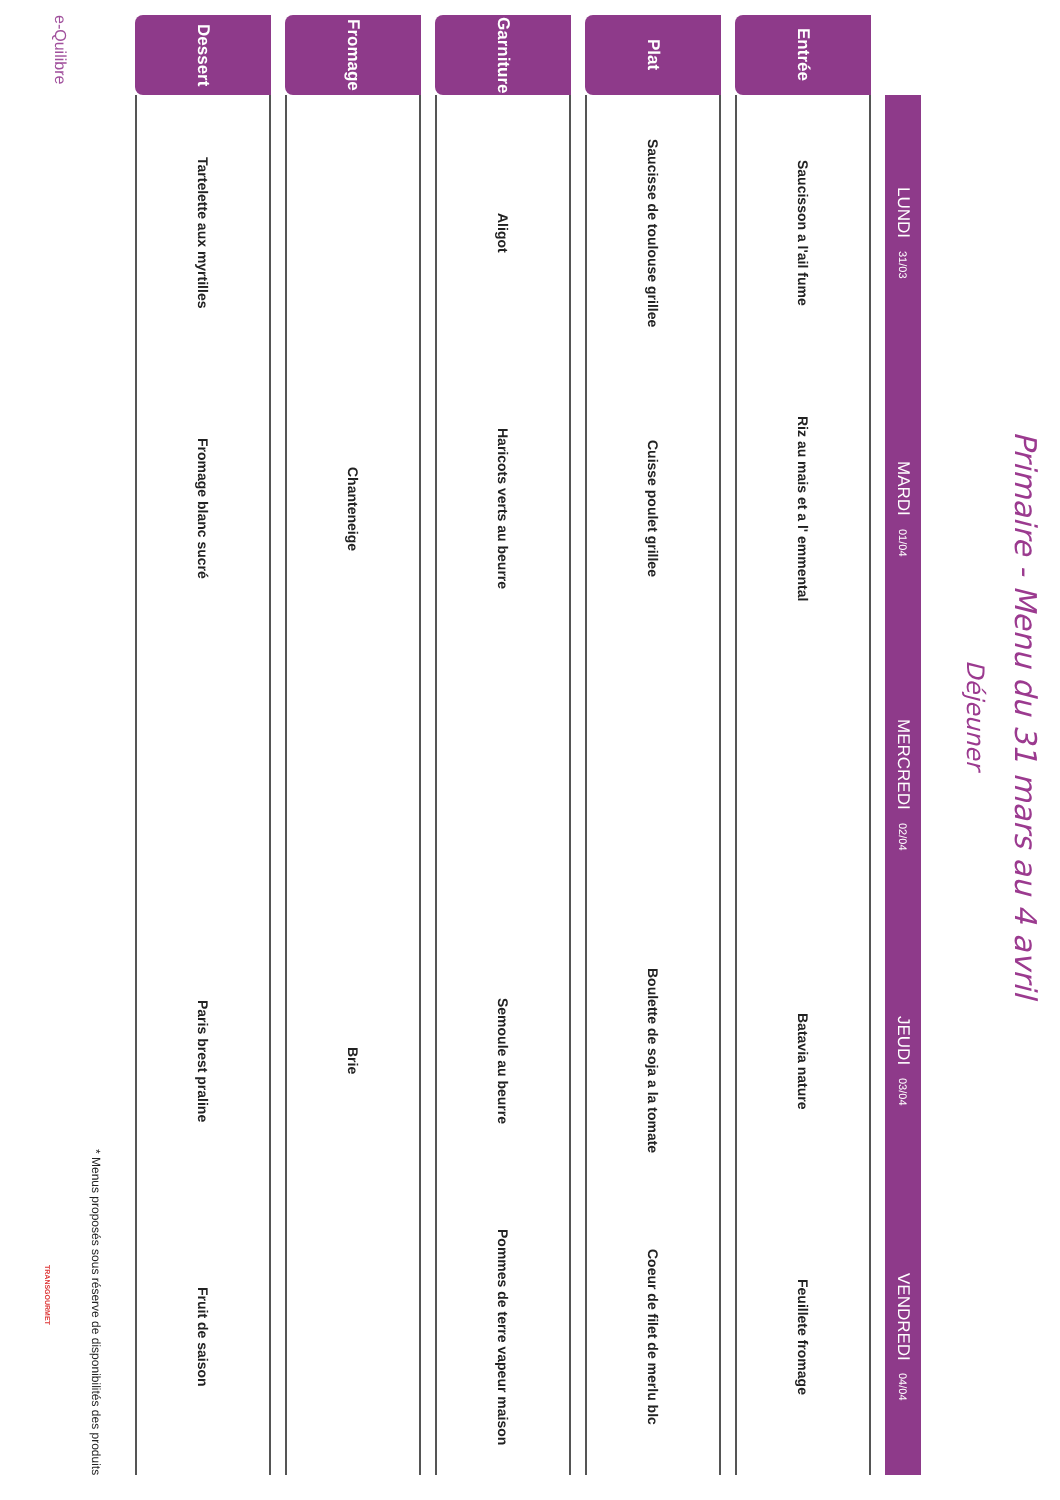Primaire - Menu du 31 mars au 4 avril
Déjeuner
| | LUNDI 31/03 | MARDI 01/04 | MERCREDI 02/04 | JEUDI 03/04 | VENDREDI 04/04 |
| --- | --- | --- | --- | --- | --- |
| Entrée | Saucisson a l'ail fume | Riz au mais et a l' emmental | | Batavia nature | Feuillete fromage |
| Plat | Saucisse de toulouse grillee | Cuisse poulet grillee | | Boulette de soja a la tomate | Coeur de filet de merlu blc |
| Garniture | Aligot | Haricots verts au beurre | | Semoule au beurre | Pommes de terre vapeur maison |
| Fromage | | Chanteneige | | Brie | |
| Dessert | Tartelette aux myrtilles | Fromage blanc sucré | | Paris brest praline | Fruit de saison |
* Menus proposés sous réserve de disponibilités des produits
e-Quilibre
TRANSGOURMET